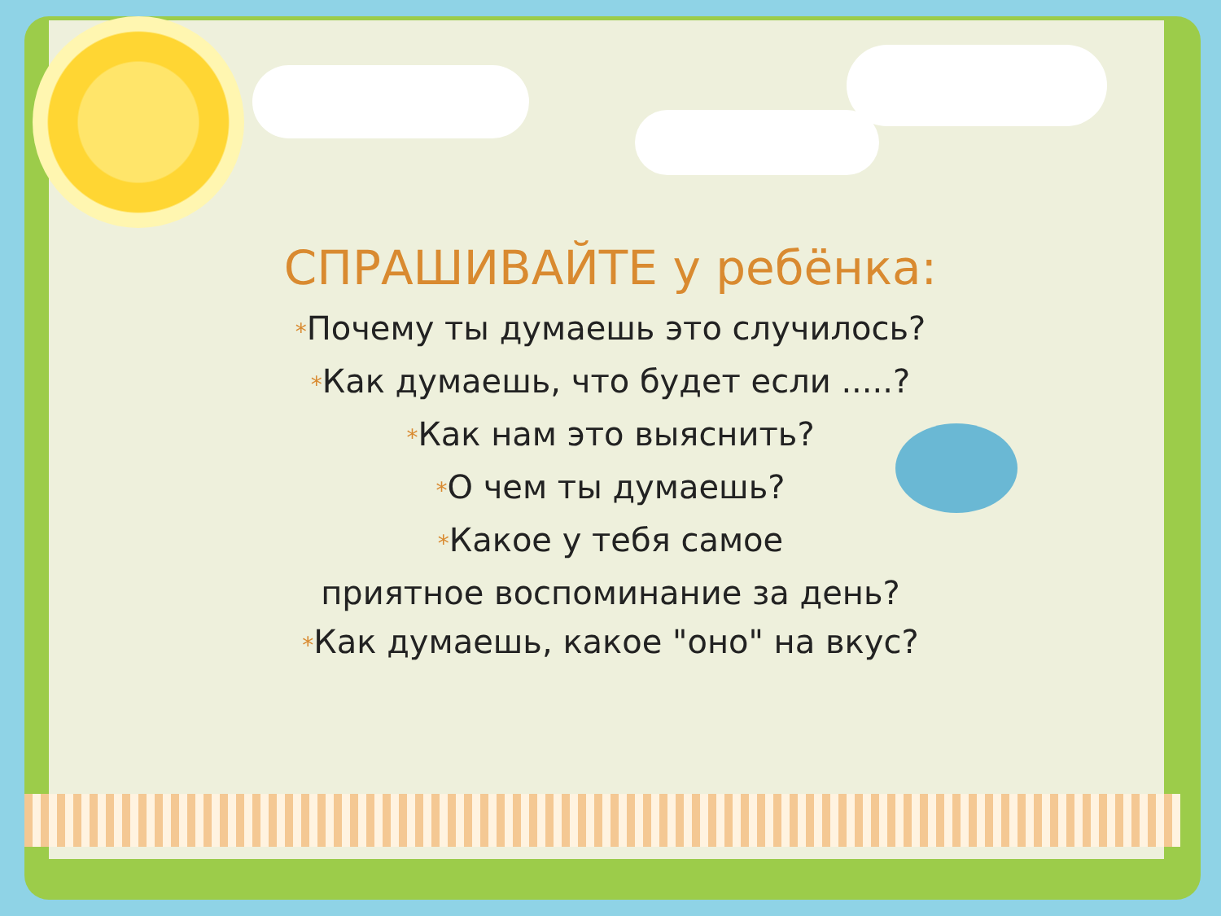СПРАШИВАЙТЕ у ребёнка:
*Почему ты думаешь это случилось?
*Как думаешь, что будет если .....?
*Как нам это выяснить?
*О чем ты думаешь?
*Какое у тебя самое
приятное воспоминание за день?
*Как думаешь, какое "оно" на вкус?